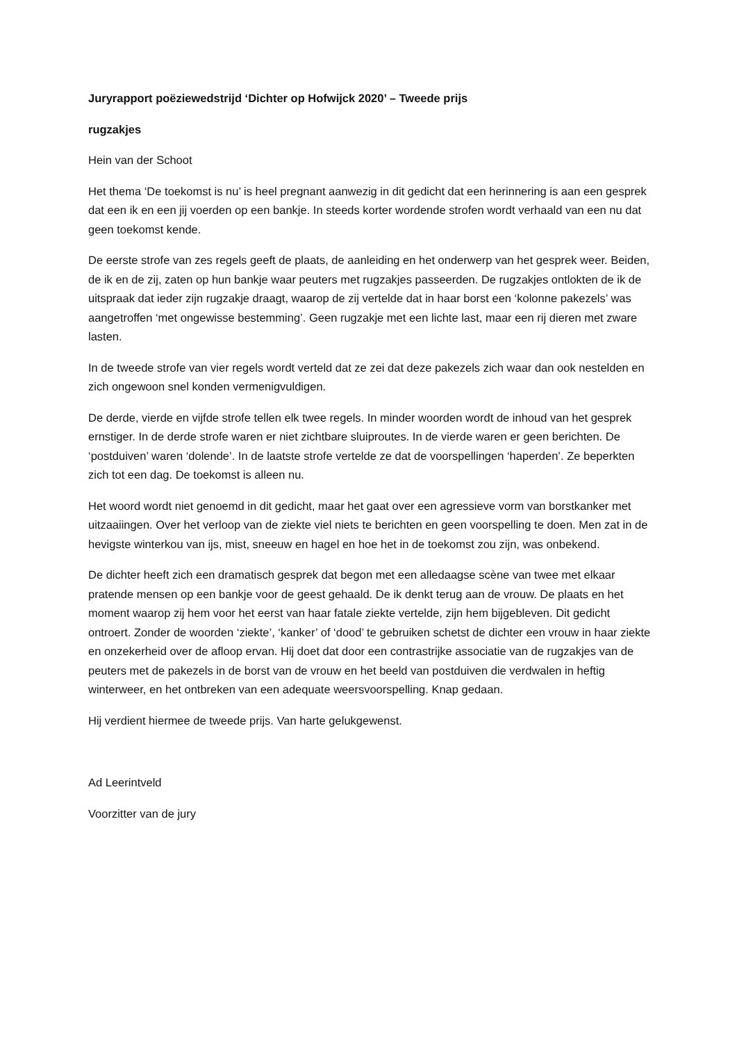Juryrapport poëziewedstrijd ‘Dichter op Hofwijck 2020’ – Tweede prijs
rugzakjes
Hein van der Schoot
Het thema ‘De toekomst is nu’ is heel pregnant aanwezig in dit gedicht dat een herinnering is aan een gesprek dat een ik en een jij voerden op een bankje. In steeds korter wordende strofen wordt verhaald van een nu dat geen toekomst kende.
De eerste strofe van zes regels geeft de plaats, de aanleiding en het onderwerp van het gesprek weer. Beiden, de ik en de zij, zaten op hun bankje waar peuters met rugzakjes passeerden. De rugzakjes ontlokten de ik de uitspraak dat ieder zijn rugzakje draagt, waarop de zij vertelde dat in haar borst een ‘kolonne pakezels’ was aangetroffen ‘met ongewisse bestemming’. Geen rugzakje met een lichte last, maar een rij dieren met zware lasten.
In de tweede strofe van vier regels wordt verteld dat ze zei dat deze pakezels zich waar dan ook nestelden en zich ongewoon snel konden vermenigvuldigen.
De derde, vierde en vijfde strofe tellen elk twee regels. In minder woorden wordt de inhoud van het gesprek ernstiger. In de derde strofe waren er niet zichtbare sluiproutes. In de vierde waren er geen berichten. De ‘postduiven’ waren ‘dolende’. In de laatste strofe vertelde ze dat de voorspellingen ‘haperden’. Ze beperkten zich tot een dag. De toekomst is alleen nu.
Het woord wordt niet genoemd in dit gedicht, maar het gaat over een agressieve vorm van borstkanker met uitzaaiingen. Over het verloop van de ziekte viel niets te berichten en geen voorspelling te doen. Men zat in de hevigste winterkou van ijs, mist, sneeuw en hagel en hoe het in de toekomst zou zijn, was onbekend.
De dichter heeft zich een dramatisch gesprek dat begon met een alledaagse scène van twee met elkaar pratende mensen op een bankje voor de geest gehaald. De ik denkt terug aan de vrouw. De plaats en het moment waarop zij hem voor het eerst van haar fatale ziekte vertelde, zijn hem bijgebleven. Dit gedicht ontroert. Zonder de woorden ‘ziekte’, ‘kanker’ of ‘dood’ te gebruiken schetst de dichter een vrouw in haar ziekte en onzekerheid over de afloop ervan. Hij doet dat door een contrastrijke associatie van de rugzakjes van de peuters met de pakezels in de borst van de vrouw en het beeld van postduiven die verdwalen in heftig winterweer, en het ontbreken van een adequate weersvoorspelling. Knap gedaan.
Hij verdient hiermee de tweede prijs. Van harte gelukgewenst.
Ad Leerintveld
Voorzitter van de jury